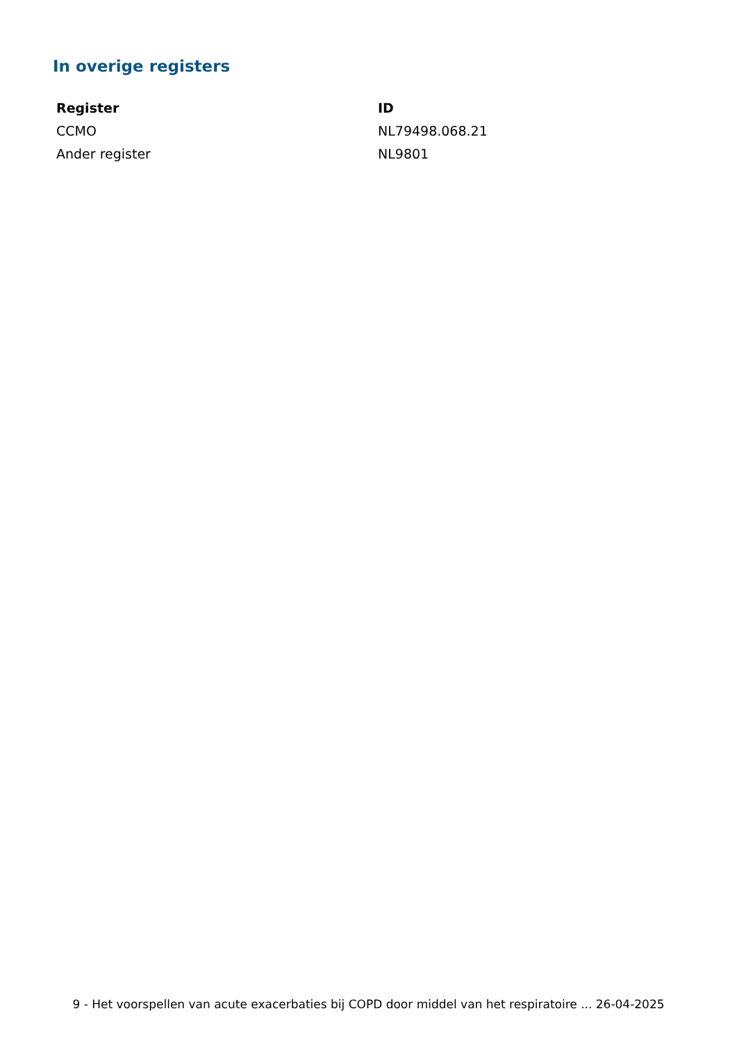In overige registers
| Register | ID |
| --- | --- |
| CCMO | NL79498.068.21 |
| Ander register | NL9801 |
9 - Het voorspellen van acute exacerbaties bij COPD door middel van het respiratoire ... 26-04-2025